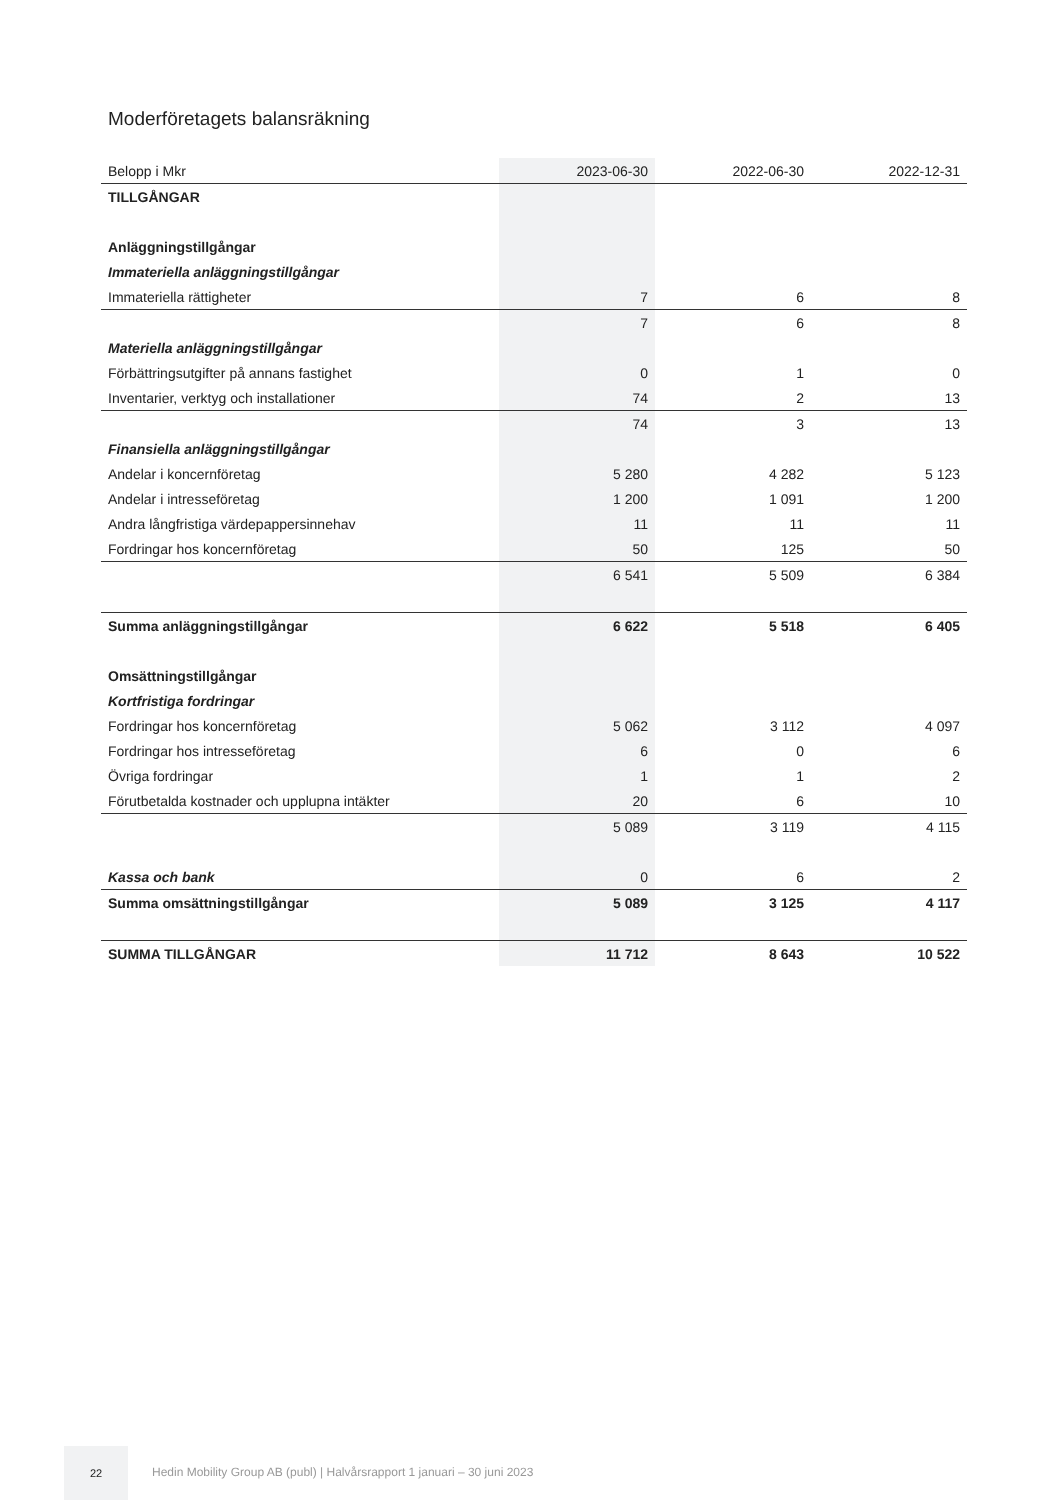Moderföretagets balansräkning
| Belopp i Mkr | 2023-06-30 | 2022-06-30 | 2022-12-31 |
| --- | --- | --- | --- |
| TILLGÅNGAR | | | |
| Anläggningstillgångar | | | |
| Immateriella anläggningstillgångar | | | |
| Immateriella rättigheter | 7 | 6 | 8 |
| | 7 | 6 | 8 |
| Materiella anläggningstillgångar | | | |
| Förbättringsutgifter på annans fastighet | 0 | 1 | 0 |
| Inventarier, verktyg och installationer | 74 | 2 | 13 |
| | 74 | 3 | 13 |
| Finansiella anläggningstillgångar | | | |
| Andelar i koncernföretag | 5 280 | 4 282 | 5 123 |
| Andelar i intresseföretag | 1 200 | 1 091 | 1 200 |
| Andra långfristiga värdepappersinnehav | 11 | 11 | 11 |
| Fordringar hos koncernföretag | 50 | 125 | 50 |
| | 6 541 | 5 509 | 6 384 |
| Summa anläggningstillgångar | 6 622 | 5 518 | 6 405 |
| Omsättningstillgångar | | | |
| Kortfristiga fordringar | | | |
| Fordringar hos koncernföretag | 5 062 | 3 112 | 4 097 |
| Fordringar hos intresseföretag | 6 | 0 | 6 |
| Övriga fordringar | 1 | 1 | 2 |
| Förutbetalda kostnader och upplupna intäkter | 20 | 6 | 10 |
| | 5 089 | 3 119 | 4 115 |
| Kassa och bank | 0 | 6 | 2 |
| Summa omsättningstillgångar | 5 089 | 3 125 | 4 117 |
| SUMMA TILLGÅNGAR | 11 712 | 8 643 | 10 522 |
22
Hedin Mobility Group AB (publ) | Halvårsrapport 1 januari – 30 juni 2023